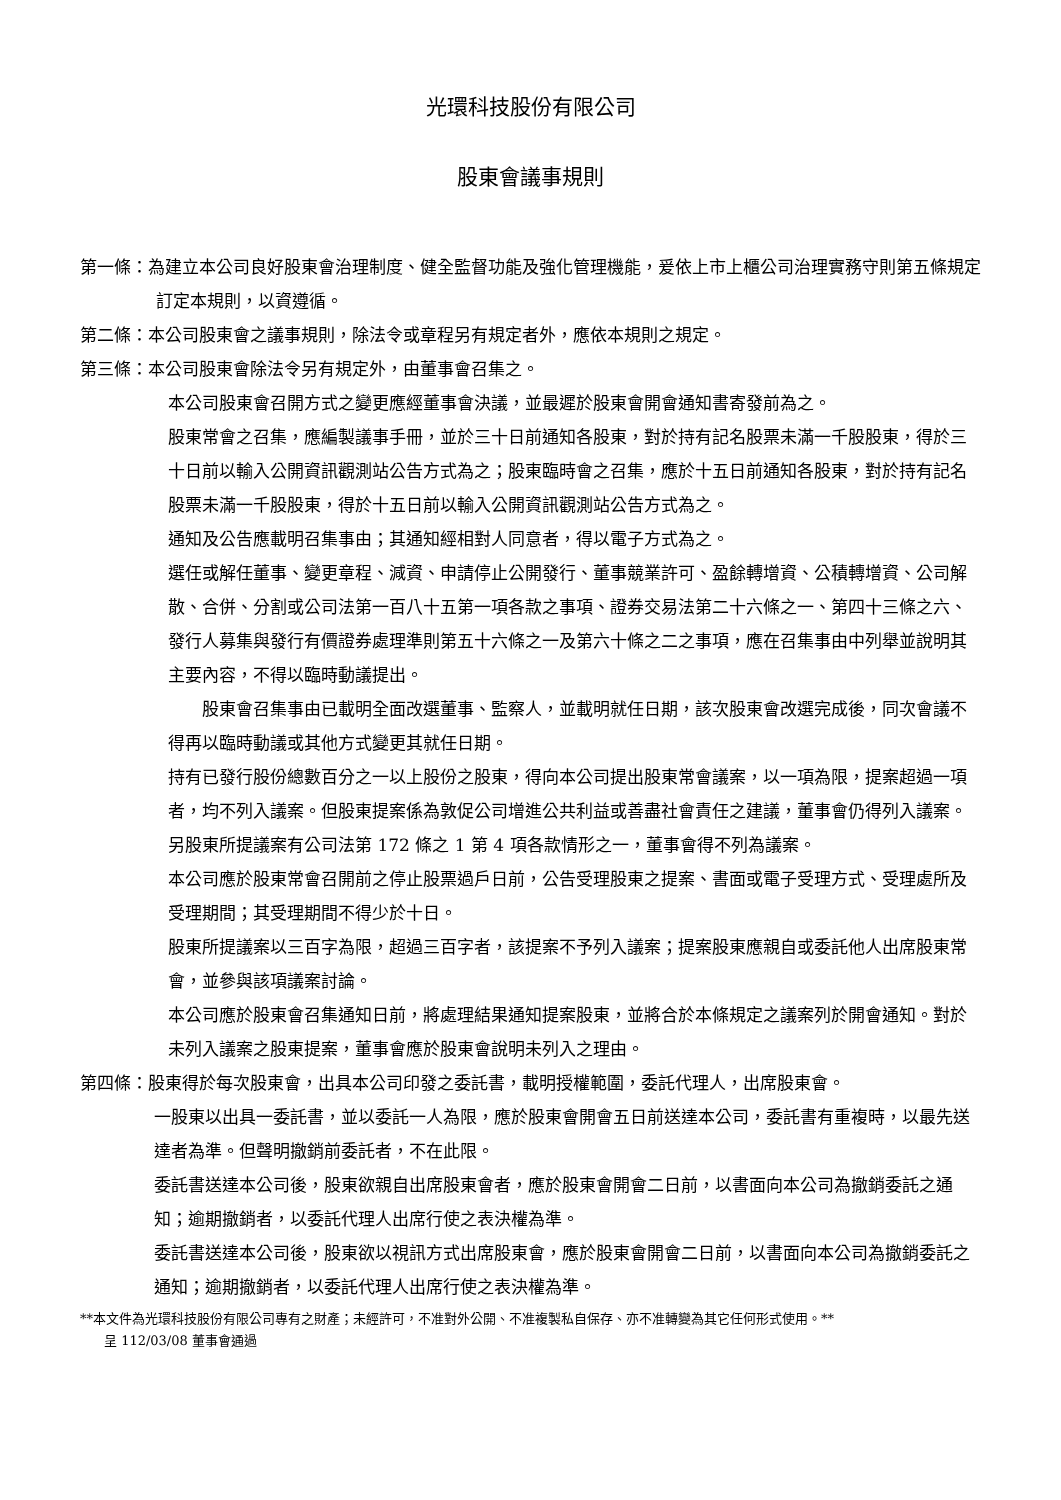光環科技股份有限公司
股東會議事規則
第一條：為建立本公司良好股東會治理制度、健全監督功能及強化管理機能，爰依上市上櫃公司治理實務守則第五條規定訂定本規則，以資遵循。
第二條：本公司股東會之議事規則，除法令或章程另有規定者外，應依本規則之規定。
第三條：本公司股東會除法令另有規定外，由董事會召集之。
本公司股東會召開方式之變更應經董事會決議，並最遲於股東會開會通知書寄發前為之。
股東常會之召集，應編製議事手冊，並於三十日前通知各股東，對於持有記名股票未滿一千股股東，得於三十日前以輸入公開資訊觀測站公告方式為之；股東臨時會之召集，應於十五日前通知各股東，對於持有記名股票未滿一千股股東，得於十五日前以輸入公開資訊觀測站公告方式為之。
通知及公告應載明召集事由；其通知經相對人同意者，得以電子方式為之。
選任或解任董事、變更章程、減資、申請停止公開發行、董事競業許可、盈餘轉增資、公積轉增資、公司解散、合併、分割或公司法第一百八十五第一項各款之事項、證券交易法第二十六條之一、第四十三條之六、發行人募集與發行有價證券處理準則第五十六條之一及第六十條之二之事項，應在召集事由中列舉並說明其主要內容，不得以臨時動議提出。
　　股東會召集事由已載明全面改選董事、監察人，並載明就任日期，該次股東會改選完成後，同次會議不得再以臨時動議或其他方式變更其就任日期。
持有已發行股份總數百分之一以上股份之股東，得向本公司提出股東常會議案，以一項為限，提案超過一項者，均不列入議案。但股東提案係為敦促公司增進公共利益或善盡社會責任之建議，董事會仍得列入議案。另股東所提議案有公司法第 172 條之 1 第 4 項各款情形之一，董事會得不列為議案。
本公司應於股東常會召開前之停止股票過戶日前，公告受理股東之提案、書面或電子受理方式、受理處所及受理期間；其受理期間不得少於十日。
股東所提議案以三百字為限，超過三百字者，該提案不予列入議案；提案股東應親自或委託他人出席股東常會，並參與該項議案討論。
本公司應於股東會召集通知日前，將處理結果通知提案股東，並將合於本條規定之議案列於開會通知。對於未列入議案之股東提案，董事會應於股東會說明未列入之理由。
第四條：股東得於每次股東會，出具本公司印發之委託書，載明授權範圍，委託代理人，出席股東會。
一股東以出具一委託書，並以委託一人為限，應於股東會開會五日前送達本公司，委託書有重複時，以最先送達者為準。但聲明撤銷前委託者，不在此限。
委託書送達本公司後，股東欲親自出席股東會者，應於股東會開會二日前，以書面向本公司為撤銷委託之通知；逾期撤銷者，以委託代理人出席行使之表決權為準。
委託書送達本公司後，股東欲以視訊方式出席股東會，應於股東會開會二日前，以書面向本公司為撤銷委託之通知；逾期撤銷者，以委託代理人出席行使之表決權為準。
**本文件為光環科技股份有限公司專有之財產；未經許可，不准對外公開、不准複製私自保存、亦不准轉變為其它任何形式使用。**
呈 112/03/08 董事會通過